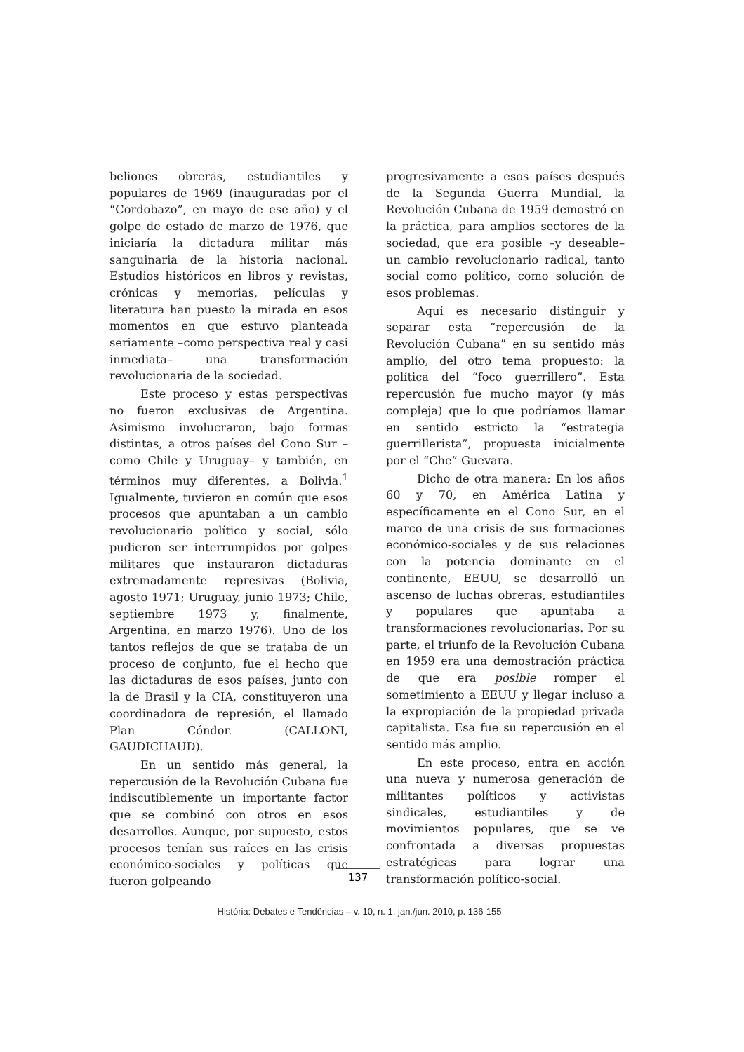beliones obreras, estudiantiles y populares de 1969 (inauguradas por el “Cordobazo”, en mayo de ese año) y el golpe de estado de marzo de 1976, que iniciaría la dictadura militar más sanguinaria de la historia nacional. Estudios históricos en libros y revistas, crónicas y memorias, películas y literatura han puesto la mirada en esos momentos en que estuvo planteada seriamente –como perspectiva real y casi inmediata– una transformación revolucionaria de la sociedad.
Este proceso y estas perspectivas no fueron exclusivas de Argentina. Asimismo involucraron, bajo formas distintas, a otros países del Cono Sur –como Chile y Uruguay– y también, en términos muy diferentes, a Bolivia.<sup>1</sup> Igualmente, tuvieron en común que esos procesos que apuntaban a un cambio revolucionario político y social, sólo pudieron ser interrumpidos por golpes militares que instauraron dictaduras extremadamente represivas (Bolivia, agosto 1971; Uruguay, junio 1973; Chile, septiembre 1973 y, finalmente, Argentina, en marzo 1976). Uno de los tantos reflejos de que se trataba de un proceso de conjunto, fue el hecho que las dictaduras de esos países, junto con la de Brasil y la CIA, constituyeron una coordinadora de represión, el llamado Plan Cóndor. (CALLONI, GAUDICHAUD).
En un sentido más general, la repercusión de la Revolución Cubana fue indiscutiblemente un importante factor que se combinó con otros en esos desarrollos. Aunque, por supuesto, estos procesos tenían sus raíces en las crisis económico-sociales y políticas que fueron golpeando
progresivamente a esos países después de la Segunda Guerra Mundial, la Revolución Cubana de 1959 demostró en la práctica, para amplios sectores de la sociedad, que era posible –y deseable– un cambio revolucionario radical, tanto social como político, como solución de esos problemas.
Aquí es necesario distinguir y separar esta “repercusión de la Revolución Cubana” en su sentido más amplio, del otro tema propuesto: la política del “foco guerrillero”. Esta repercusión fue mucho mayor (y más compleja) que lo que podríamos llamar en sentido estricto la “estrategia guerrillerista”, propuesta inicialmente por el “Che” Guevara.
Dicho de otra manera: En los años 60 y 70, en América Latina y específicamente en el Cono Sur, en el marco de una crisis de sus formaciones económico-sociales y de sus relaciones con la potencia dominante en el continente, EEUU, se desarrolló un ascenso de luchas obreras, estudiantiles y populares que apuntaba a transformaciones revolucionarias. Por su parte, el triunfo de la Revolución Cubana en 1959 era una demostración práctica de que era posible romper el sometimiento a EEUU y llegar incluso a la expropiación de la propiedad privada capitalista. Esa fue su repercusión en el sentido más amplio.
En este proceso, entra en acción una nueva y numerosa generación de militantes políticos y activistas sindicales, estudiantiles y de movimientos populares, que se ve confrontada a diversas propuestas estratégicas para lograr una transformación político-social.
137
História: Debates e Tendências – v. 10, n. 1, jan./jun. 2010, p. 136-155